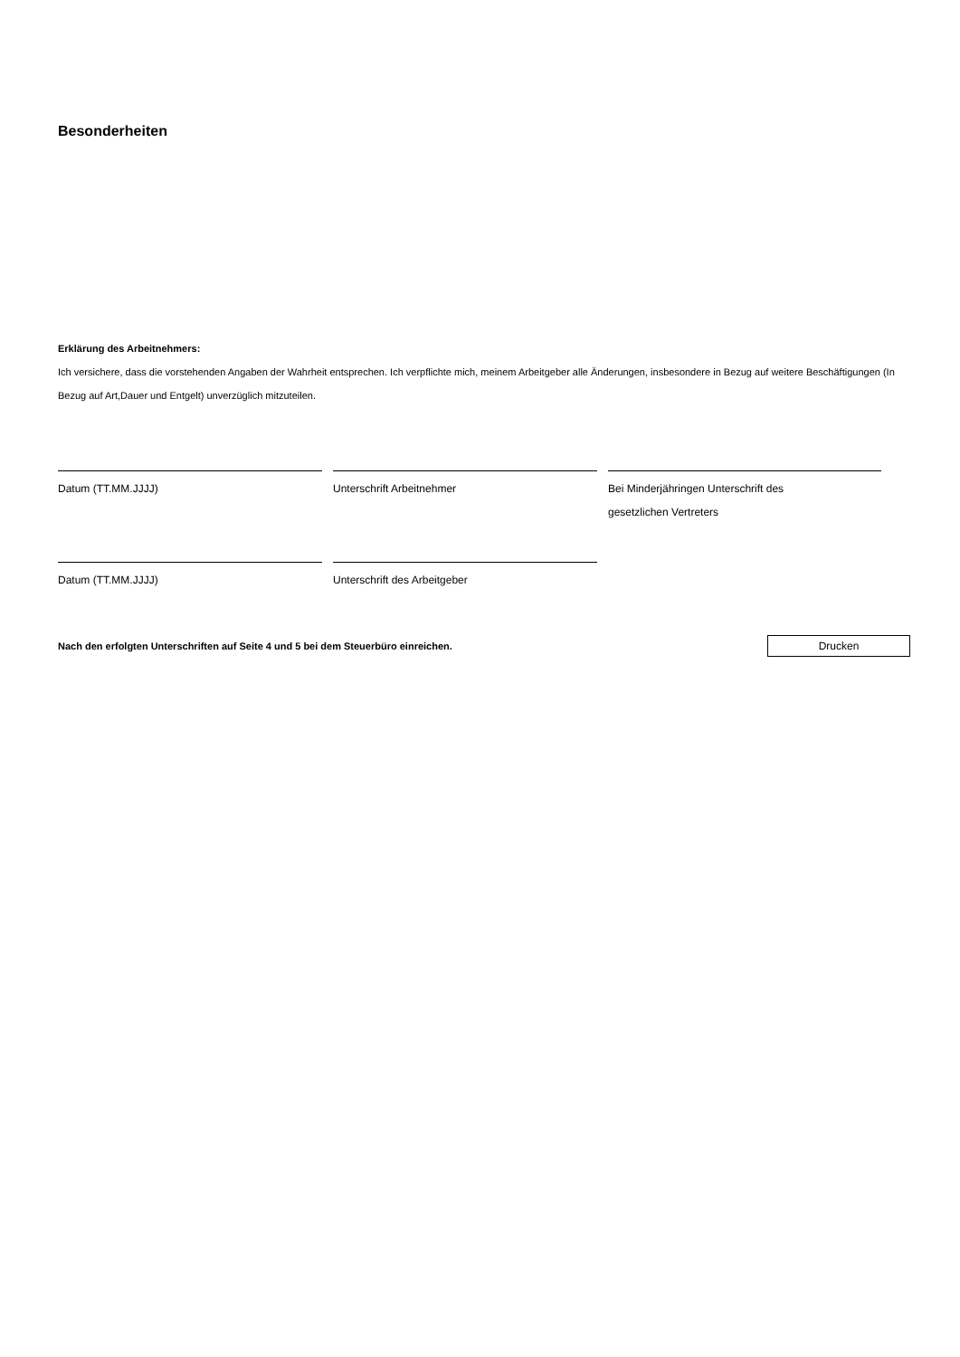Besonderheiten
Erklärung des Arbeitnehmers:
Ich versichere, dass die vorstehenden Angaben der Wahrheit entsprechen. Ich verpflichte mich, meinem Arbeitgeber alle Änderungen, insbesondere in Bezug auf weitere Beschäftigungen (In Bezug auf Art,Dauer und Entgelt) unverzüglich mitzuteilen.
Datum (TT.MM.JJJJ) Unterschrift Arbeitnehmer Bei Minderjähringen Unterschrift des
gesetzlichen Vertreters
Datum (TT.MM.JJJJ) Unterschrift des Arbeitgeber
Nach den erfolgten Unterschriften auf Seite 4 und 5 bei dem Steuerbüro einreichen. Drucken